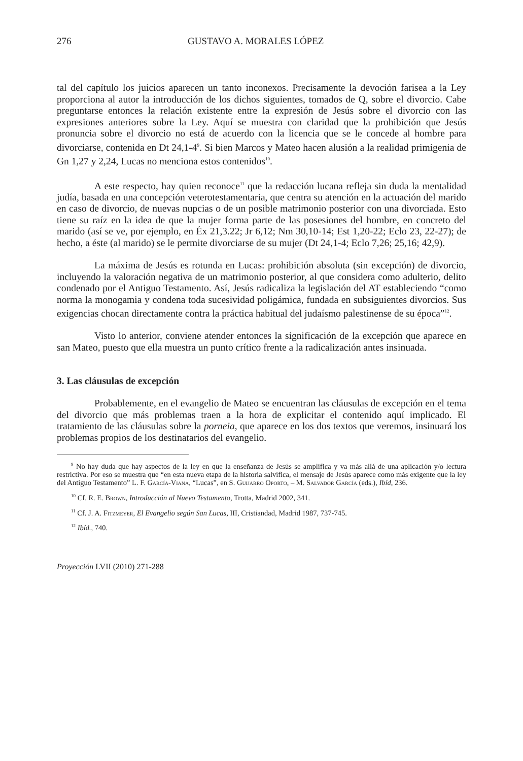276 GUSTAVO A. MORALES LÓPEZ
tal del capítulo los juicios aparecen un tanto inconexos. Precisamente la devoción farisea a la Ley proporciona al autor la introducción de los dichos siguientes, tomados de Q, sobre el divorcio. Cabe preguntarse entonces la relación existente entre la expresión de Jesús sobre el divorcio con las expresiones anteriores sobre la Ley. Aquí se muestra con claridad que la prohibición que Jesús pronuncia sobre el divorcio no está de acuerdo con la licencia que se le concede al hombre para divorciarse, contenida en Dt 24,1-4<sup>9</sup>. Si bien Marcos y Mateo hacen alusión a la realidad primigenia de Gn 1,27 y 2,24, Lucas no menciona estos contenidos<sup>10</sup>.
A este respecto, hay quien reconoce<sup>11</sup> que la redacción lucana refleja sin duda la mentalidad judía, basada en una concepción veterotestamentaria, que centra su atención en la actuación del marido en caso de divorcio, de nuevas nupcias o de un posible matrimonio posterior con una divorciada. Esto tiene su raíz en la idea de que la mujer forma parte de las posesiones del hombre, en concreto del marido (así se ve, por ejemplo, en Éx 21,3.22; Jr 6,12; Nm 30,10-14; Est 1,20-22; Eclo 23, 22-27); de hecho, a éste (al marido) se le permite divorciarse de su mujer (Dt 24,1-4; Eclo 7,26; 25,16; 42,9).
La máxima de Jesús es rotunda en Lucas: prohibición absoluta (sin excepción) de divorcio, incluyendo la valoración negativa de un matrimonio posterior, al que considera como adulterio, delito condenado por el Antiguo Testamento. Así, Jesús radicaliza la legislación del AT estableciendo “como norma la monogamia y condena toda sucesividad poligámica, fundada en subsiguientes divorcios. Sus exigencias chocan directamente contra la práctica habitual del judaísmo palestinense de su época”<sup>12</sup>.
Visto lo anterior, conviene atender entonces la significación de la excepción que aparece en san Mateo, puesto que ella muestra un punto crítico frente a la radicalización antes insinuada.
3. Las cláusulas de excepción
Probablemente, en el evangelio de Mateo se encuentran las cláusulas de excepción en el tema del divorcio que más problemas traen a la hora de explicitar el contenido aquí implicado. El tratamiento de las cláusulas sobre la porneia, que aparece en los dos textos que veremos, insinuará los problemas propios de los destinatarios del evangelio.
<sup>9</sup> No hay duda que hay aspectos de la ley en que la enseñanza de Jesús se amplifica y va más allá de una aplicación y/o lectura restrictiva. Por eso se muestra que “en esta nueva etapa de la historia salvífica, el mensaje de Jesús aparece como más exigente que la ley del Antiguo Testamento” L. F. García-Viana, “Lucas”, en S. Guijarro Oporto, – M. Salvador García (eds.), Ibíd, 236.
<sup>10</sup> Cf. R. E. Brown, Introducción al Nuevo Testamento, Trotta, Madrid 2002, 341.
<sup>11</sup> Cf. J. A. Fitzmeyer, El Evangelio según San Lucas, III, Cristiandad, Madrid 1987, 737-745.
<sup>12</sup> Ibíd., 740.
Proyección LVII (2010) 271-288